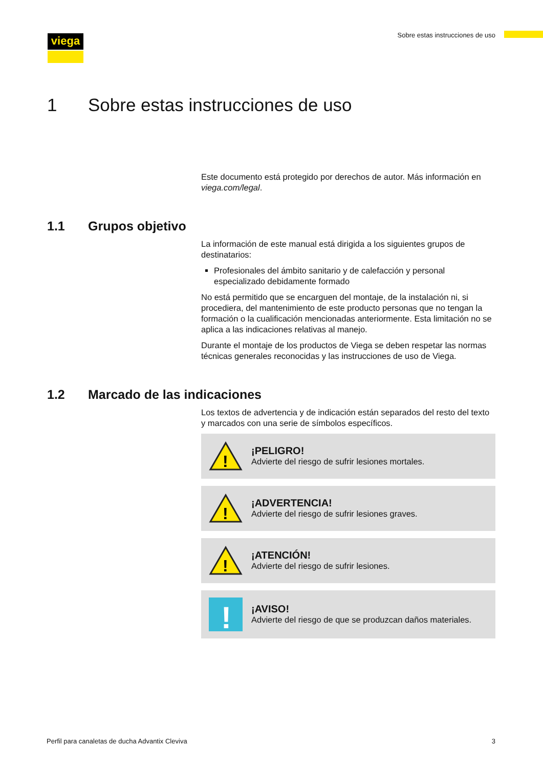viega
Sobre estas instrucciones de uso
1 Sobre estas instrucciones de uso
Este documento está protegido por derechos de autor. Más información en viega.com/legal.
1.1 Grupos objetivo
La información de este manual está dirigida a los siguientes grupos de destinatarios:
Profesionales del ámbito sanitario y de calefacción y personal especializado debidamente formado
No está permitido que se encarguen del montaje, de la instalación ni, si procediera, del mantenimiento de este producto personas que no tengan la formación o la cualificación mencionadas anteriormente. Esta limitación no se aplica a las indicaciones relativas al manejo.
Durante el montaje de los productos de Viega se deben respetar las normas técnicas generales reconocidas y las instrucciones de uso de Viega.
1.2 Marcado de las indicaciones
Los textos de advertencia y de indicación están separados del resto del texto y marcados con una serie de símbolos específicos.
!
¡PELIGRO!
Advierte del riesgo de sufrir lesiones mortales.
!
¡ADVERTENCIA!
Advierte del riesgo de sufrir lesiones graves.
!
¡ATENCIÓN!
Advierte del riesgo de sufrir lesiones.
!
¡AVISO!
Advierte del riesgo de que se produzcan daños materiales.
Perfil para canaletas de ducha Advantix Cleviva 3